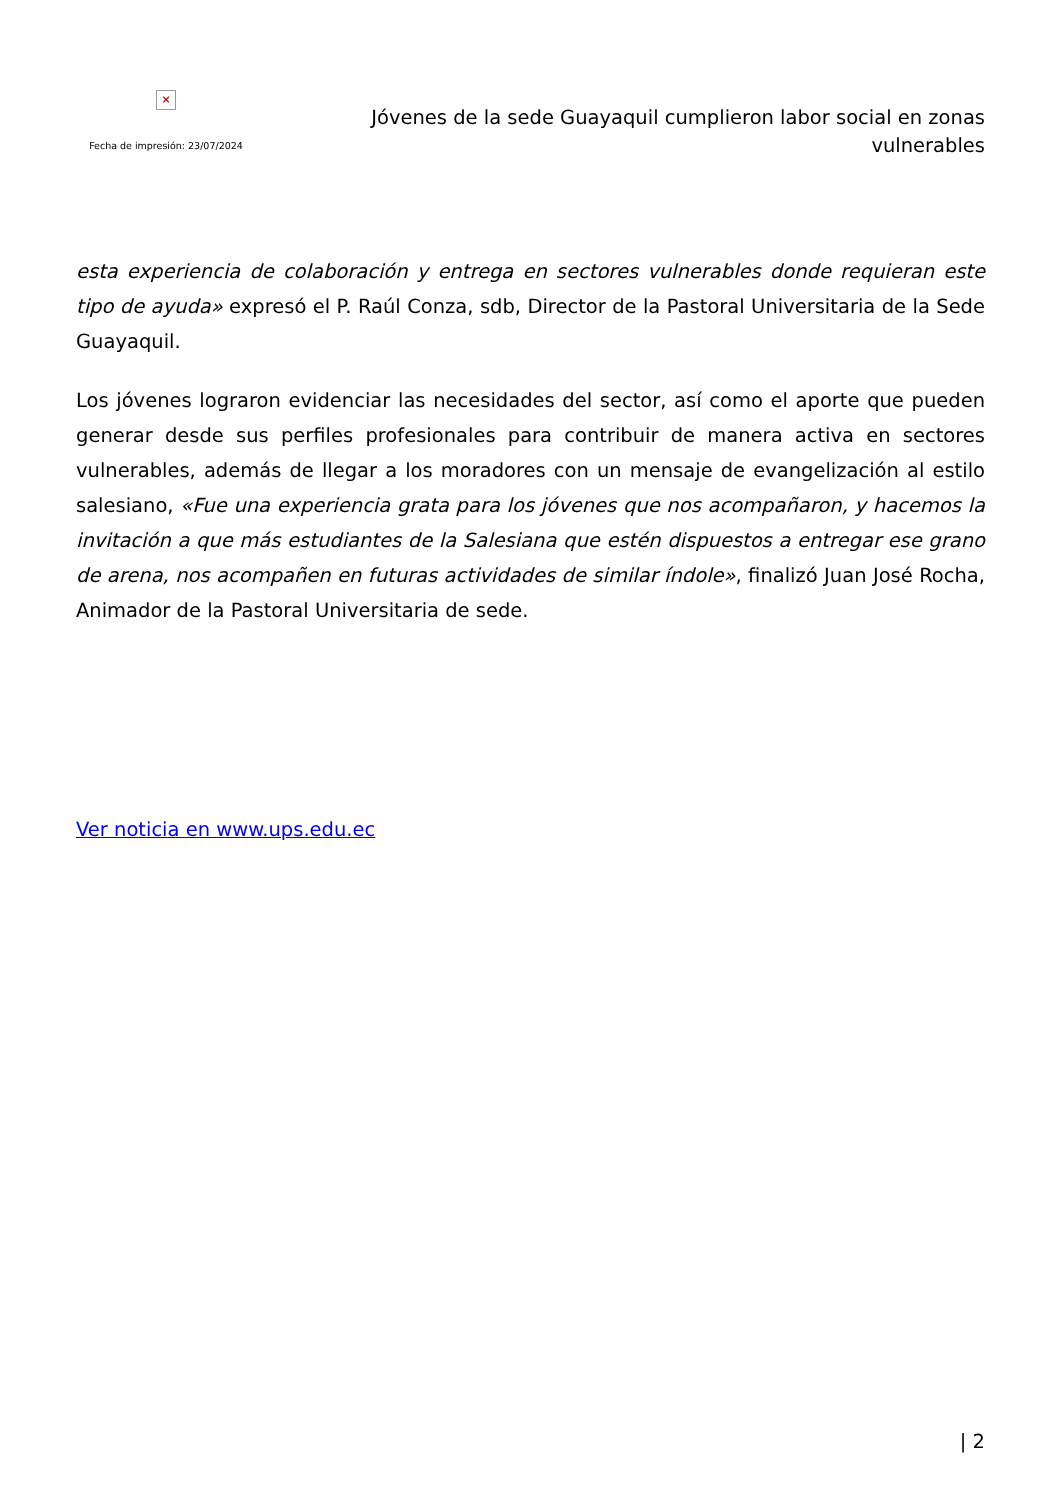×
Fecha de impresión: 23/07/2024
Jóvenes de la sede Guayaquil cumplieron labor social en zonas vulnerables
esta experiencia de colaboración y entrega en sectores vulnerables donde requieran este tipo de ayuda» expresó el P. Raúl Conza, sdb, Director de la Pastoral Universitaria de la Sede Guayaquil.
Los jóvenes lograron evidenciar las necesidades del sector, así como el aporte que pueden generar desde sus perfiles profesionales para contribuir de manera activa en sectores vulnerables, además de llegar a los moradores con un mensaje de evangelización al estilo salesiano, «Fue una experiencia grata para los jóvenes que nos acompañaron, y hacemos la invitación a que más estudiantes de la Salesiana que estén dispuestos a entregar ese grano de arena, nos acompañen en futuras actividades de similar índole», finalizó Juan José Rocha, Animador de la Pastoral Universitaria de sede.
Ver noticia en www.ups.edu.ec
| 2